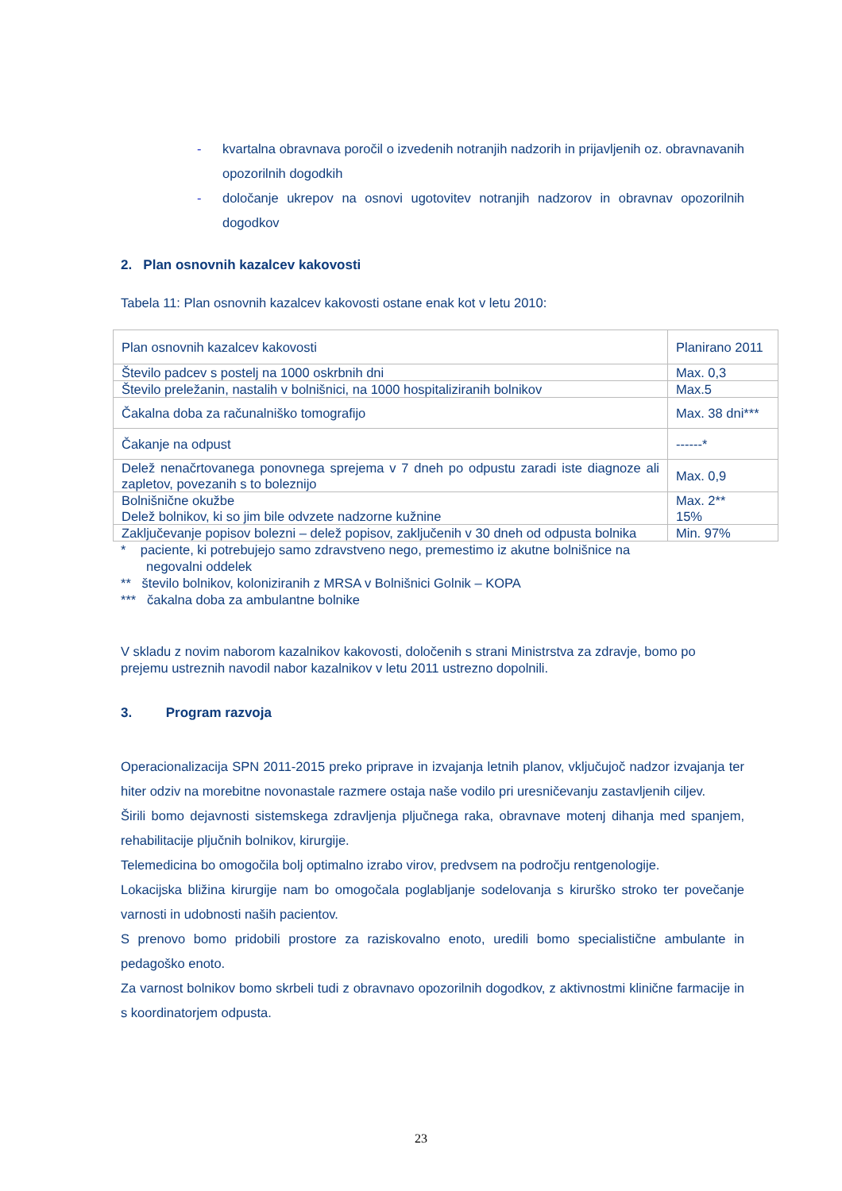- kvartalna obravnava poročil o izvedenih notranjih nadzorih in prijavljenih oz. obravnavanih opozorilnih dogodkih
- določanje ukrepov na osnovi ugotovitev notranjih nadzorov in obravnav opozorilnih dogodkov
2. Plan osnovnih kazalcev kakovosti
Tabela 11: Plan osnovnih kazalcev kakovosti ostane enak kot v letu 2010:
| Plan osnovnih kazalcev kakovosti | Planirano 2011 |
| Število padcev s postelj na 1000 oskrbnih dni | Max. 0,3 |
| Število preležanin, nastalih v bolnišnici, na 1000 hospitaliziranih bolnikov | Max.5 |
| Čakalna doba za računalniško tomografijo | Max. 38 dni*** |
| Čakanje na odpust | ------* |
| Delež nenačrtovanega ponovnega sprejema v 7 dneh po odpustu zaradi iste diagnoze ali zapletov, povezanih s to boleznijo | Max. 0,9 |
| Bolnišnične okužbe Delež bolnikov, ki so jim bile odvzete nadzorne kužnine | Max. 2** 15% |
| Zaključevanje popisov bolezni – delež popisov, zaključenih v 30 dneh od odpusta bolnika | Min. 97% |
* paciente, ki potrebujejo samo zdravstveno nego, premestimo iz akutne bolnišnice na
negovalni oddelek
** število bolnikov, koloniziranih z MRSA v Bolnišnici Golnik – KOPA
*** čakalna doba za ambulantne bolnike
V skladu z novim naborom kazalnikov kakovosti, določenih s strani Ministrstva za zdravje, bomo po prejemu ustreznih navodil nabor kazalnikov v letu 2011 ustrezno dopolnili.
3. Program razvoja
Operacionalizacija SPN 2011-2015 preko priprave in izvajanja letnih planov, vključujoč nadzor izvajanja ter hiter odziv na morebitne novonastale razmere ostaja naše vodilo pri uresničevanju zastavljenih ciljev.
Širili bomo dejavnosti sistemskega zdravljenja pljučnega raka, obravnave motenj dihanja med spanjem, rehabilitacije pljučnih bolnikov, kirurgije.
Telemedicina bo omogočila bolj optimalno izrabo virov, predvsem na področju rentgenologije.
Lokacijska bližina kirurgije nam bo omogočala poglabljanje sodelovanja s kirurško stroko ter povečanje varnosti in udobnosti naših pacientov.
S prenovo bomo pridobili prostore za raziskovalno enoto, uredili bomo specialistične ambulante in pedagoško enoto.
Za varnost bolnikov bomo skrbeli tudi z obravnavo opozorilnih dogodkov, z aktivnostmi klinične farmacije in s koordinatorjem odpusta.
23